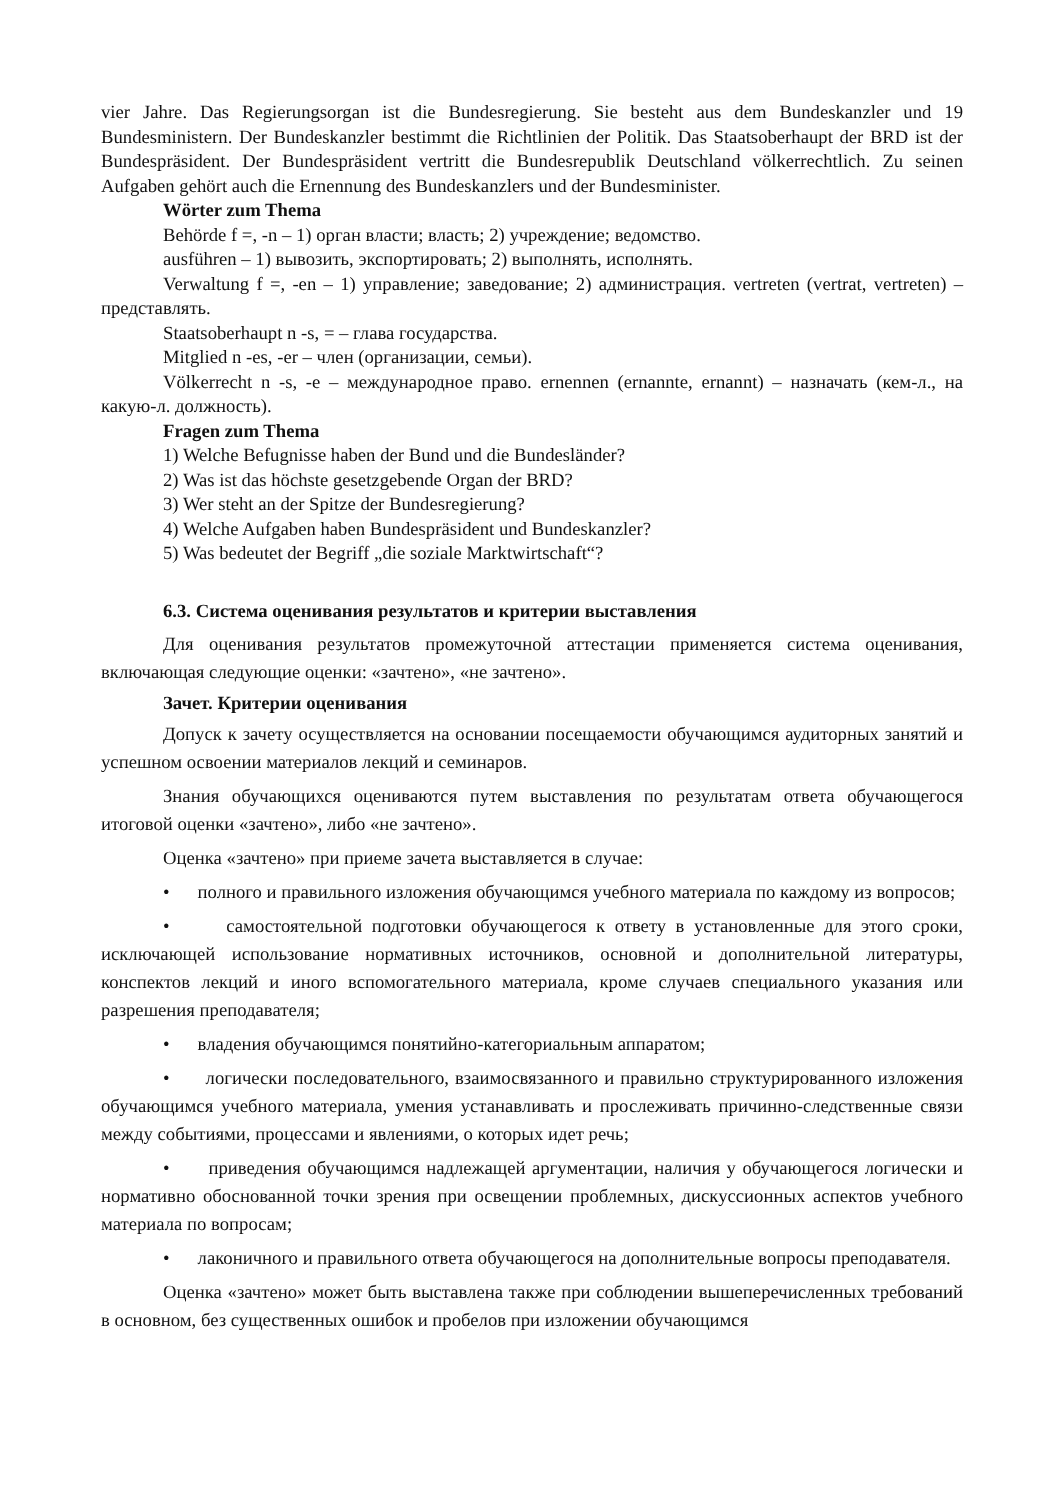vier Jahre. Das Regierungsorgan ist die Bundesregierung. Sie besteht aus dem Bundeskanzler und 19 Bundesministern. Der Bundeskanzler bestimmt die Richtlinien der Politik. Das Staatsoberhaupt der BRD ist der Bundespräsident. Der Bundespräsident vertritt die Bundesrepublik Deutschland völkerrechtlich. Zu seinen Aufgaben gehört auch die Ernennung des Bundeskanzlers und der Bundesminister.
Wörter zum Thema
Behörde f =, -n – 1) орган власти; власть; 2) учреждение; ведомство.
ausführen – 1) вывозить, экспортировать; 2) выполнять, исполнять.
Verwaltung f =, -en – 1) управление; заведование; 2) администрация. vertreten (vertrat, vertreten) – представлять.
Staatsoberhaupt n -s, = – глава государства.
Mitglied n -es, -er – член (организации, семьи).
Völkerrecht n -s, -e – международное право. ernennen (ernannte, ernannt) – назначать (кем-л., на какую-л. должность).
Fragen zum Thema
1) Welche Befugnisse haben der Bund und die Bundesländer?
2) Was ist das höchste gesetzgebende Organ der BRD?
3) Wer steht an der Spitze der Bundesregierung?
4) Welche Aufgaben haben Bundespräsident und Bundeskanzler?
5) Was bedeutet der Begriff „die soziale Marktwirtschaft“?
6.3. Система оценивания результатов и критерии выставления
Для оценивания результатов промежуточной аттестации применяется система оценивания, включающая следующие оценки: «зачтено», «не зачтено».
Зачет. Критерии оценивания
Допуск к зачету осуществляется на основании посещаемости обучающимся аудиторных занятий и успешном освоении материалов лекций и семинаров.
Знания обучающихся оцениваются путем выставления по результатам ответа обучающегося итоговой оценки «зачтено», либо «не зачтено».
Оценка «зачтено» при приеме зачета выставляется в случае:
• полного и правильного изложения обучающимся учебного материала по каждому из вопросов;
• самостоятельной подготовки обучающегося к ответу в установленные для этого сроки, исключающей использование нормативных источников, основной и дополнительной литературы, конспектов лекций и иного вспомогательного материала, кроме случаев специального указания или разрешения преподавателя;
• владения обучающимся понятийно-категориальным аппаратом;
• логически последовательного, взаимосвязанного и правильно структурированного изложения обучающимся учебного материала, умения устанавливать и прослеживать причинно-следственные связи между событиями, процессами и явлениями, о которых идет речь;
• приведения обучающимся надлежащей аргументации, наличия у обучающегося логически и нормативно обоснованной точки зрения при освещении проблемных, дискуссионных аспектов учебного материала по вопросам;
• лаконичного и правильного ответа обучающегося на дополнительные вопросы преподавателя.
Оценка «зачтено» может быть выставлена также при соблюдении вышеперечисленных требований в основном, без существенных ошибок и пробелов при изложении обучающимся